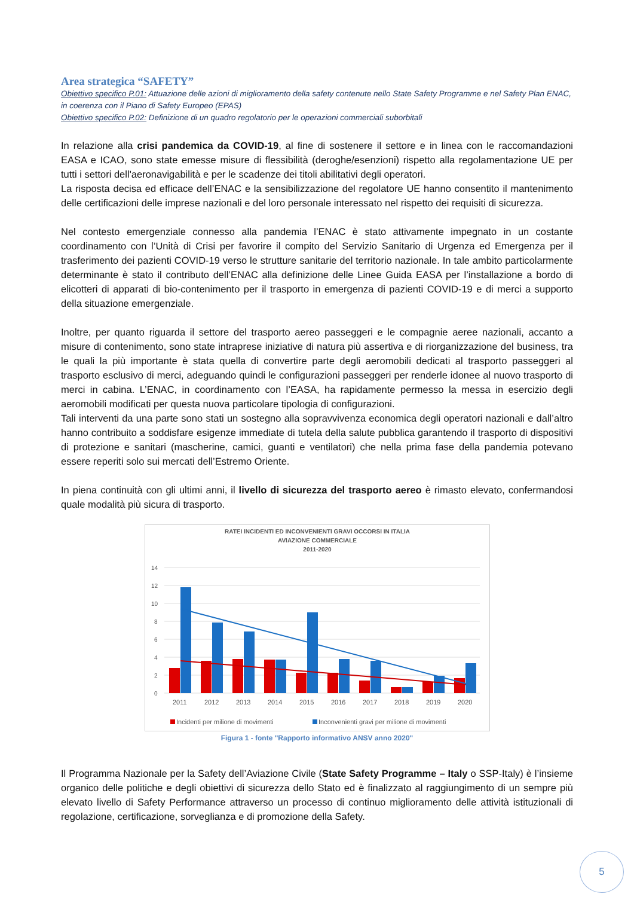Area strategica “SAFETY”
Obiettivo specifico P.01: Attuazione delle azioni di miglioramento della safety contenute nello State Safety Programme e nel Safety Plan ENAC, in coerenza con il Piano di Safety Europeo (EPAS)
Obiettivo specifico P.02: Definizione di un quadro regolatorio per le operazioni commerciali suborbitali
In relazione alla crisi pandemica da COVID-19, al fine di sostenere il settore e in linea con le raccomandazioni EASA e ICAO, sono state emesse misure di flessibilità (deroghe/esenzioni) rispetto alla regolamentazione UE per tutti i settori dell'aeronavigabilità e per le scadenze dei titoli abilitativi degli operatori.
La risposta decisa ed efficace dell’ENAC e la sensibilizzazione del regolatore UE hanno consentito il mantenimento delle certificazioni delle imprese nazionali e del loro personale interessato nel rispetto dei requisiti di sicurezza.
Nel contesto emergenziale connesso alla pandemia l’ENAC è stato attivamente impegnato in un costante coordinamento con l’Unità di Crisi per favorire il compito del Servizio Sanitario di Urgenza ed Emergenza per il trasferimento dei pazienti COVID-19 verso le strutture sanitarie del territorio nazionale. In tale ambito particolarmente determinante è stato il contributo dell’ENAC alla definizione delle Linee Guida EASA per l’installazione a bordo di elicotteri di apparati di bio-contenimento per il trasporto in emergenza di pazienti COVID-19 e di merci a supporto della situazione emergenziale.
Inoltre, per quanto riguarda il settore del trasporto aereo passeggeri e le compagnie aeree nazionali, accanto a misure di contenimento, sono state intraprese iniziative di natura più assertiva e di riorganizzazione del business, tra le quali la più importante è stata quella di convertire parte degli aeromobili dedicati al trasporto passeggeri al trasporto esclusivo di merci, adeguando quindi le configurazioni passeggeri per renderle idonee al nuovo trasporto di merci in cabina. L’ENAC, in coordinamento con l’EASA, ha rapidamente permesso la messa in esercizio degli aeromobili modificati per questa nuova particolare tipologia di configurazioni.
Tali interventi da una parte sono stati un sostegno alla sopravvivenza economica degli operatori nazionali e dall’altro hanno contribuito a soddisfare esigenze immediate di tutela della salute pubblica garantendo il trasporto di dispositivi di protezione e sanitari (mascherine, camici, guanti e ventilatori) che nella prima fase della pandemia potevano essere reperiti solo sui mercati dell’Estremo Oriente.
In piena continuità con gli ultimi anni, il livello di sicurezza del trasporto aereo è rimasto elevato, confermandosi quale modalità più sicura di trasporto.
RATEI INCIDENTI ED INCONVENIENTI GRAVI OCCORSI IN ITALIA
AVIAZIONE COMMERCIALE
2011-2020
14
12
10
8
6
4
2
0
2011
2012
2013
2014
2015
2016
2017
2018
2019
2020
Incidenti per milione di movimenti
Inconvenienti gravi per milione di movimenti
Figura 1 - fonte "Rapporto informativo ANSV anno 2020"
Il Programma Nazionale per la Safety dell’Aviazione Civile (State Safety Programme – Italy o SSP-Italy) è l’insieme organico delle politiche e degli obiettivi di sicurezza dello Stato ed è finalizzato al raggiungimento di un sempre più elevato livello di Safety Performance attraverso un processo di continuo miglioramento delle attività istituzionali di regolazione, certificazione, sorveglianza e di promozione della Safety.
5